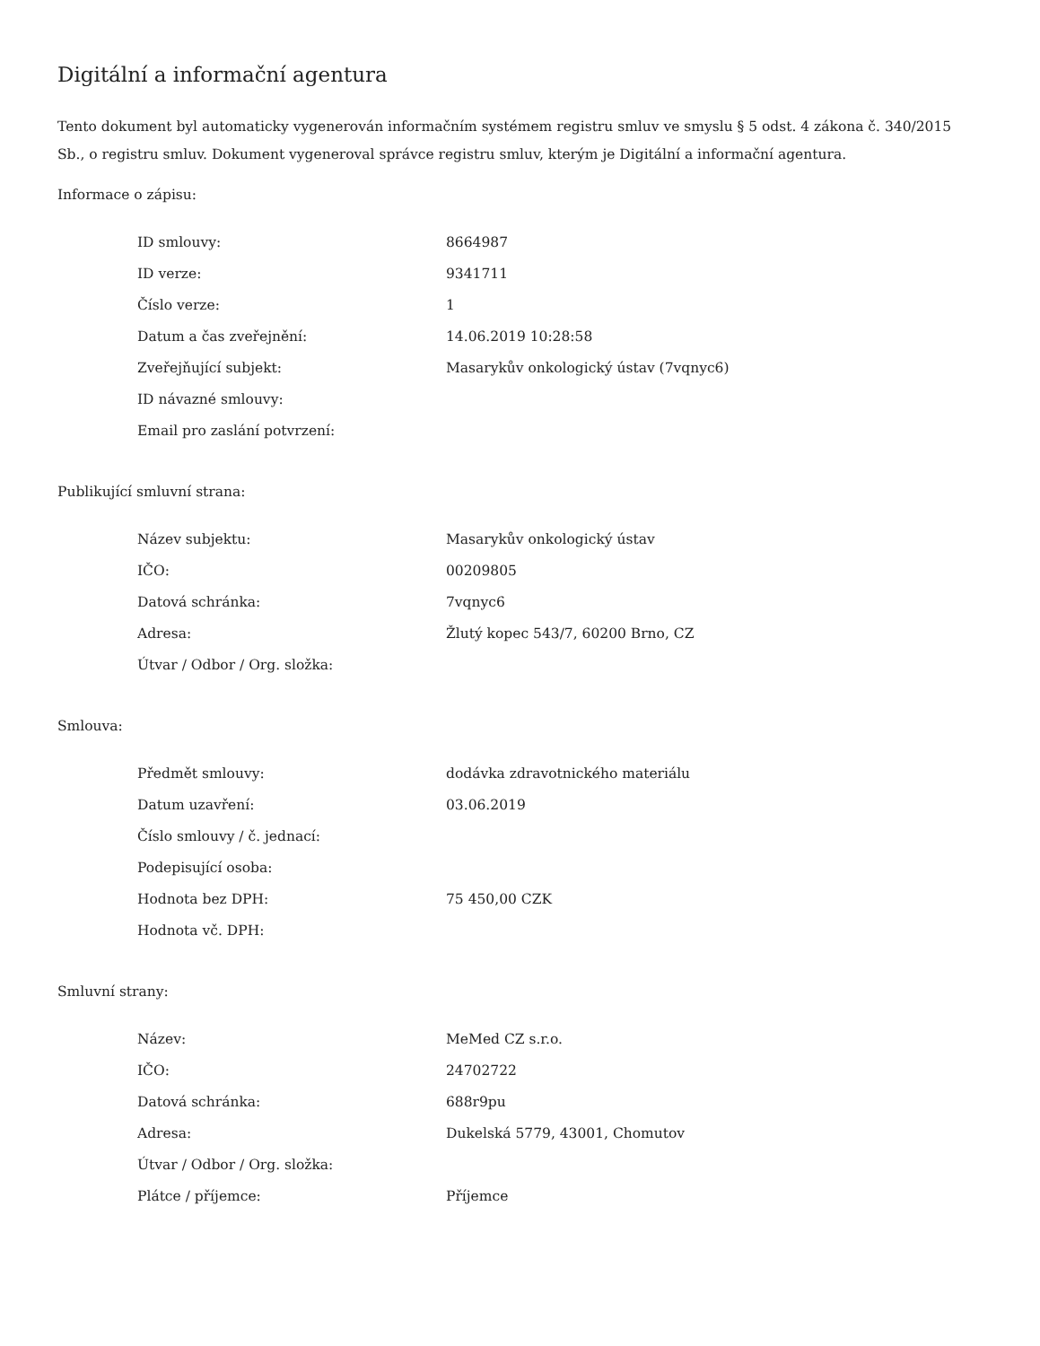Digitální a informační agentura
Tento dokument byl automaticky vygenerován informačním systémem registru smluv ve smyslu § 5 odst. 4 zákona č. 340/2015 Sb., o registru smluv. Dokument vygeneroval správce registru smluv, kterým je Digitální a informační agentura.
Informace o zápisu:
| ID smlouvy: | 8664987 |
| ID verze: | 9341711 |
| Číslo verze: | 1 |
| Datum a čas zveřejnění: | 14.06.2019 10:28:58 |
| Zveřejňující subjekt: | Masarykův onkologický ústav (7vqnyc6) |
| ID návazné smlouvy: | |
| Email pro zaslání potvrzení: | |
Publikující smluvní strana:
| Název subjektu: | Masarykův onkologický ústav |
| IČO: | 00209805 |
| Datová schránka: | 7vqnyc6 |
| Adresa: | Žlutý kopec 543/7, 60200 Brno, CZ |
| Útvar / Odbor / Org. složka: | |
Smlouva:
| Předmět smlouvy: | dodávka zdravotnického materiálu |
| Datum uzavření: | 03.06.2019 |
| Číslo smlouvy / č. jednací: | |
| Podepisující osoba: | |
| Hodnota bez DPH: | 75 450,00 CZK |
| Hodnota vč. DPH: | |
Smluvní strany:
| Název: | MeMed CZ s.r.o. |
| IČO: | 24702722 |
| Datová schránka: | 688r9pu |
| Adresa: | Dukelská 5779, 43001, Chomutov |
| Útvar / Odbor / Org. složka: | |
| Plátce / příjemce: | Příjemce |